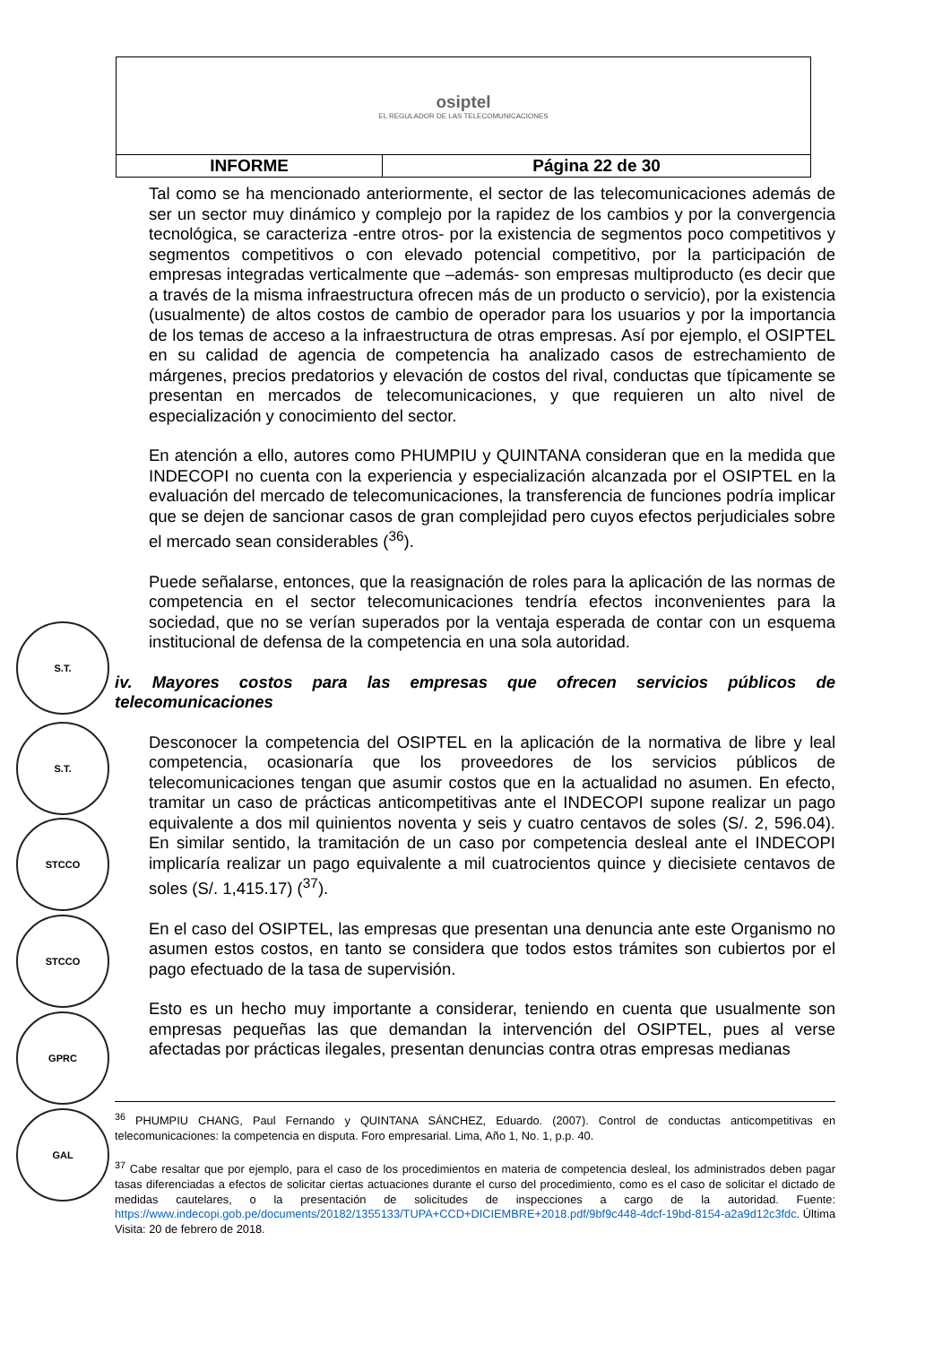| osiptel EL REGULADOR DE LAS TELECOMUNICACIONES | |
| INFORME | Página 22 de 30 |
Tal como se ha mencionado anteriormente, el sector de las telecomunicaciones además de ser un sector muy dinámico y complejo por la rapidez de los cambios y por la convergencia tecnológica, se caracteriza -entre otros- por la existencia de segmentos poco competitivos y segmentos competitivos o con elevado potencial competitivo, por la participación de empresas integradas verticalmente que –además- son empresas multiproducto (es decir que a través de la misma infraestructura ofrecen más de un producto o servicio), por la existencia (usualmente) de altos costos de cambio de operador para los usuarios y por la importancia de los temas de acceso a la infraestructura de otras empresas. Así por ejemplo, el OSIPTEL en su calidad de agencia de competencia ha analizado casos de estrechamiento de márgenes, precios predatorios y elevación de costos del rival, conductas que típicamente se presentan en mercados de telecomunicaciones, y que requieren un alto nivel de especialización y conocimiento del sector.
En atención a ello, autores como PHUMPIU y QUINTANA consideran que en la medida que INDECOPI no cuenta con la experiencia y especialización alcanzada por el OSIPTEL en la evaluación del mercado de telecomunicaciones, la transferencia de funciones podría implicar que se dejen de sancionar casos de gran complejidad pero cuyos efectos perjudiciales sobre el mercado sean considerables (<sup>36</sup>).
Puede señalarse, entonces, que la reasignación de roles para la aplicación de las normas de competencia en el sector telecomunicaciones tendría efectos inconvenientes para la sociedad, que no se verían superados por la ventaja esperada de contar con un esquema institucional de defensa de la competencia en una sola autoridad.
iv. Mayores costos para las empresas que ofrecen servicios públicos de telecomunicaciones
Desconocer la competencia del OSIPTEL en la aplicación de la normativa de libre y leal competencia, ocasionaría que los proveedores de los servicios públicos de telecomunicaciones tengan que asumir costos que en la actualidad no asumen. En efecto, tramitar un caso de prácticas anticompetitivas ante el INDECOPI supone realizar un pago equivalente a dos mil quinientos noventa y seis y cuatro centavos de soles (S/. 2, 596.04). En similar sentido, la tramitación de un caso por competencia desleal ante el INDECOPI implicaría realizar un pago equivalente a mil cuatrocientos quince y diecisiete centavos de soles (S/. 1,415.17) (<sup>37</sup>).
En el caso del OSIPTEL, las empresas que presentan una denuncia ante este Organismo no asumen estos costos, en tanto se considera que todos estos trámites son cubiertos por el pago efectuado de la tasa de supervisión.
Esto es un hecho muy importante a considerar, teniendo en cuenta que usualmente son empresas pequeñas las que demandan la intervención del OSIPTEL, pues al verse afectadas por prácticas ilegales, presentan denuncias contra otras empresas medianas
S.T.
S.T.
STCCO
STCCO
GPRC
GAL
<sup>36</sup> PHUMPIU CHANG, Paul Fernando y QUINTANA SÁNCHEZ, Eduardo. (2007). Control de conductas anticompetitivas en telecomunicaciones: la competencia en disputa. Foro empresarial. Lima, Año 1, No. 1, p.p. 40.
<sup>37</sup> Cabe resaltar que por ejemplo, para el caso de los procedimientos en materia de competencia desleal, los administrados deben pagar tasas diferenciadas a efectos de solicitar ciertas actuaciones durante el curso del procedimiento, como es el caso de solicitar el dictado de medidas cautelares, o la presentación de solicitudes de inspecciones a cargo de la autoridad. Fuente: https://www.indecopi.gob.pe/documents/20182/1355133/TUPA+CCD+DICIEMBRE+2018.pdf/9bf9c448-4dcf-19bd-8154-a2a9d12c3fdc. Última Visita: 20 de febrero de 2018.